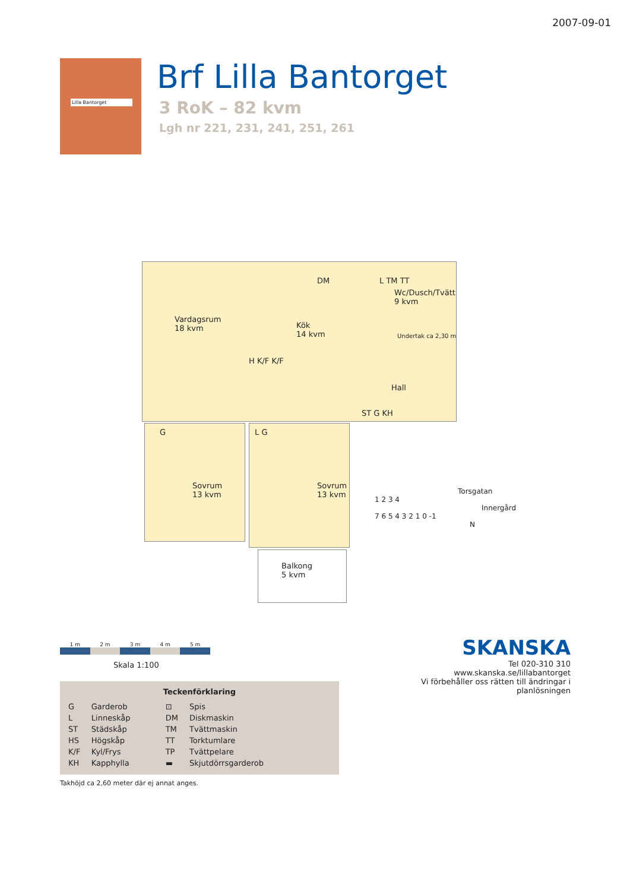2007-09-01
Lilla Bantorget
Brf Lilla Bantorget
3 RoK – 82 kvm
Lgh nr 221, 231, 241, 251, 261
Vardagsrum
18 kvm
Kök
14 kvm
H K/F K/F
DM L TM TT
Wc/Dusch/Tvätt
9 kvm
Undertak ca 2,30 m
Hall
ST G KH
G
Sovrum
13 kvm
L G
Sovrum
13 kvm
Balkong
5 kvm
1 m 2 m 3 m 4 m 5 m
Skala 1:100
Teckenförklaring
| G | Garderob | ⊡ | Spis |
| L | Linneskåp | DM | Diskmaskin |
| ST | Städskåp | TM | Tvättmaskin |
| HS | Högskåp | TT | Torktumlare |
| K/F | Kyl/Frys | TP | Tvättpelare |
| KH | Kapphylla | ▬ | Skjutdörrsgarderob |
Takhöjd ca 2,60 meter där ej annat anges.
Torsgatan
1 2 3 4
Innergård
7 6 5 4 3 2 1 0 -1
N
SKANSKA
Tel 020-310 310
www.skanska.se/lillabantorget
Vi förbehåller oss rätten till ändringar i planlösningen